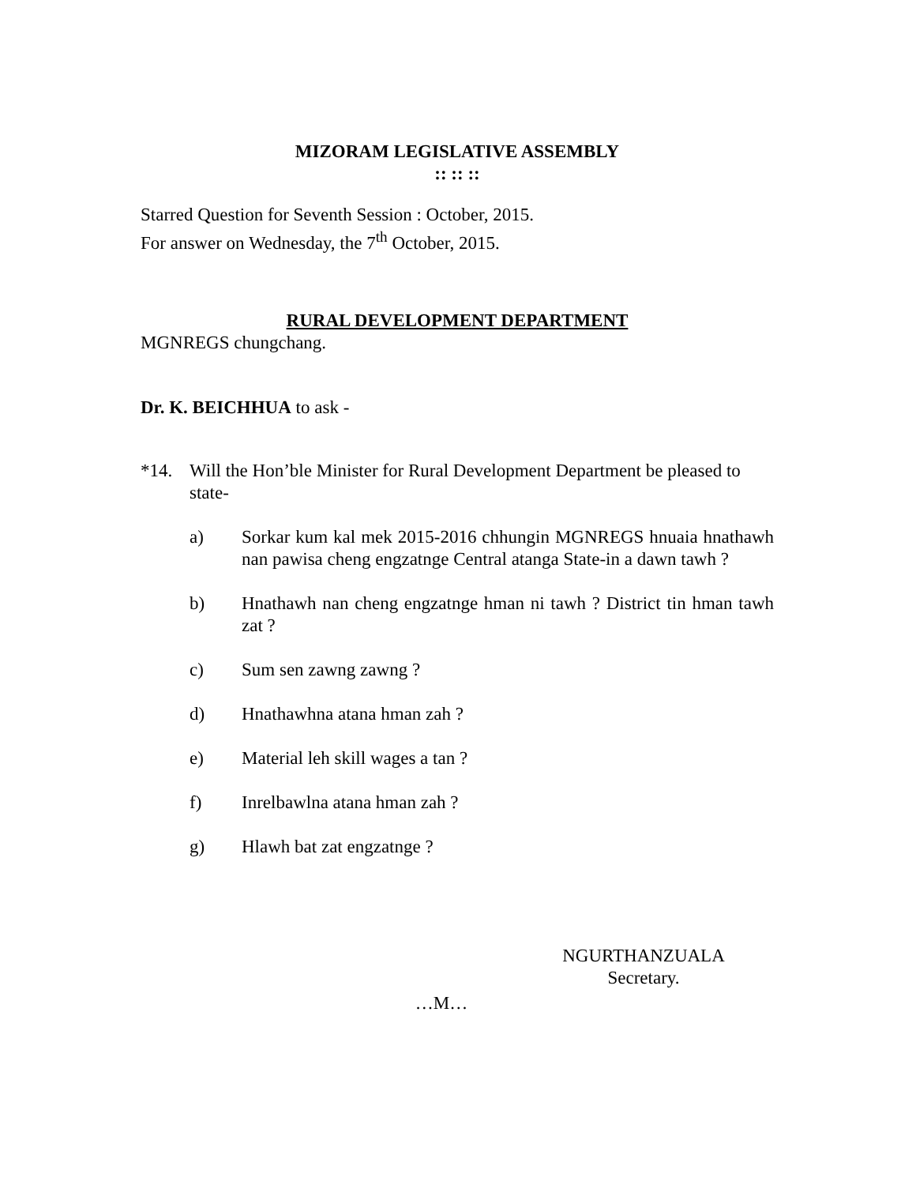MIZORAM LEGISLATIVE ASSEMBLY
:: :: ::
Starred Question for Seventh Session : October, 2015.
For answer on Wednesday, the 7<sup>th</sup> October, 2015.
RURAL DEVELOPMENT DEPARTMENT
MGNREGS chungchang.
Dr. K. BEICHHUA to ask -
*14. Will the Hon’ble Minister for Rural Development Department be pleased to state-
a) Sorkar kum kal mek 2015-2016 chhungin MGNREGS hnuaia hnathawh nan pawisa cheng engzatnge Central atanga State-in a dawn tawh ?
b) Hnathawh nan cheng engzatnge hman ni tawh ? District tin hman tawh zat ?
c) Sum sen zawng zawng ?
d) Hnathawhna atana hman zah ?
e) Material leh skill wages a tan ?
f) Inrelbawlna atana hman zah ?
g) Hlawh bat zat engzatnge ?
NGURTHANZUALA
Secretary.
…M…